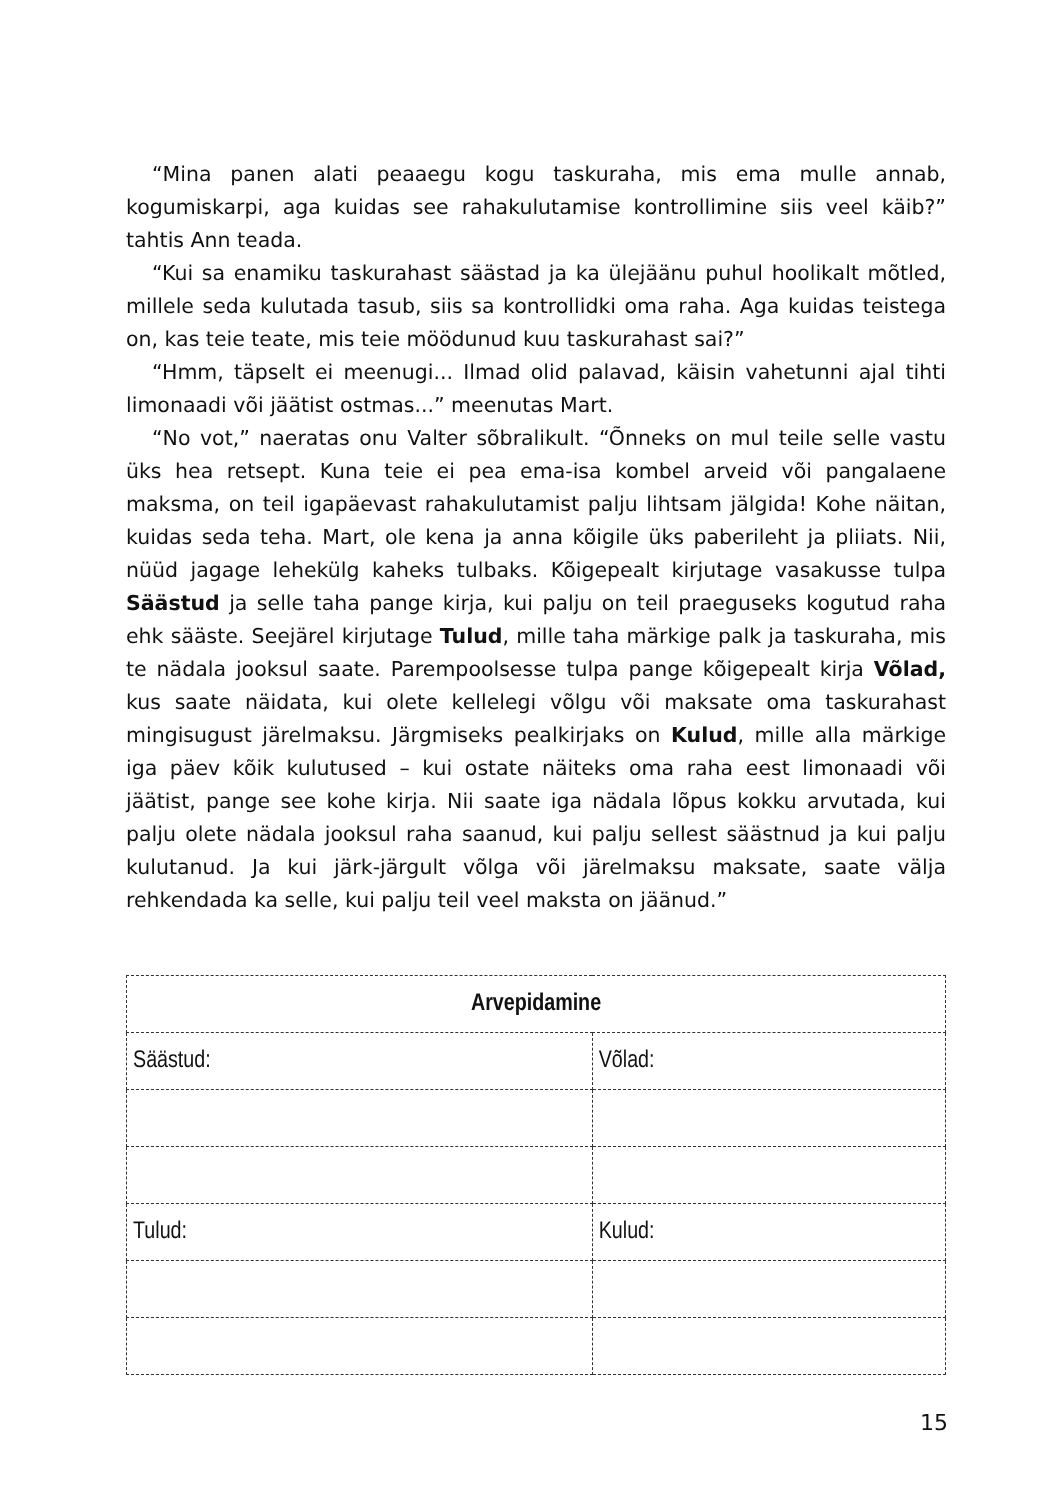“Mina panen alati peaaegu kogu taskuraha, mis ema mulle annab, kogumiskarpi, aga kuidas see rahakulutamise kontrollimine siis veel käib?” tahtis Ann teada.
“Kui sa enamiku taskurahast säästad ja ka ülejäänu puhul hoolikalt mõtled, millele seda kulutada tasub, siis sa kontrollidki oma raha. Aga kuidas teistega on, kas teie teate, mis teie möödunud kuu taskurahast sai?”
“Hmm, täpselt ei meenugi... Ilmad olid palavad, käisin vahetunni ajal tihti limonaadi või jäätist ostmas...” meenutas Mart.
“No vot,” naeratas onu Valter sõbralikult. “Õnneks on mul teile selle vastu üks hea retsept. Kuna teie ei pea ema-isa kombel arveid või pangalaene maksma, on teil igapäevast rahakulutamist palju lihtsam jälgida! Kohe näitan, kuidas seda teha. Mart, ole kena ja anna kõigile üks paberileht ja pliiats. Nii, nüüd jagage lehekülg kaheks tulbaks. Kõigepealt kirjutage vasakusse tulpa Säästud ja selle taha pange kirja, kui palju on teil praeguseks kogutud raha ehk sääste. Seejärel kirjutage Tulud, mille taha märkige palk ja taskuraha, mis te nädala jooksul saate. Parempoolsesse tulpa pange kõigepealt kirja Võlad, kus saate näidata, kui olete kellelegi võlgu või maksate oma taskurahast mingisugust järelmaksu. Järgmiseks pealkirjaks on Kulud, mille alla märkige iga päev kõik kulutused – kui ostate näiteks oma raha eest limonaadi või jäätist, pange see kohe kirja. Nii saate iga nädala lõpus kokku arvutada, kui palju olete nädala jooksul raha saanud, kui palju sellest säästnud ja kui palju kulutanud. Ja kui järk-järgult võlga või järelmaksu maksate, saate välja rehkendada ka selle, kui palju teil veel maksta on jäänud.”
| Arvepidamine | |
| --- | --- |
| Säästud: | Võlad: |
| Tulud: | Kulud: |
15